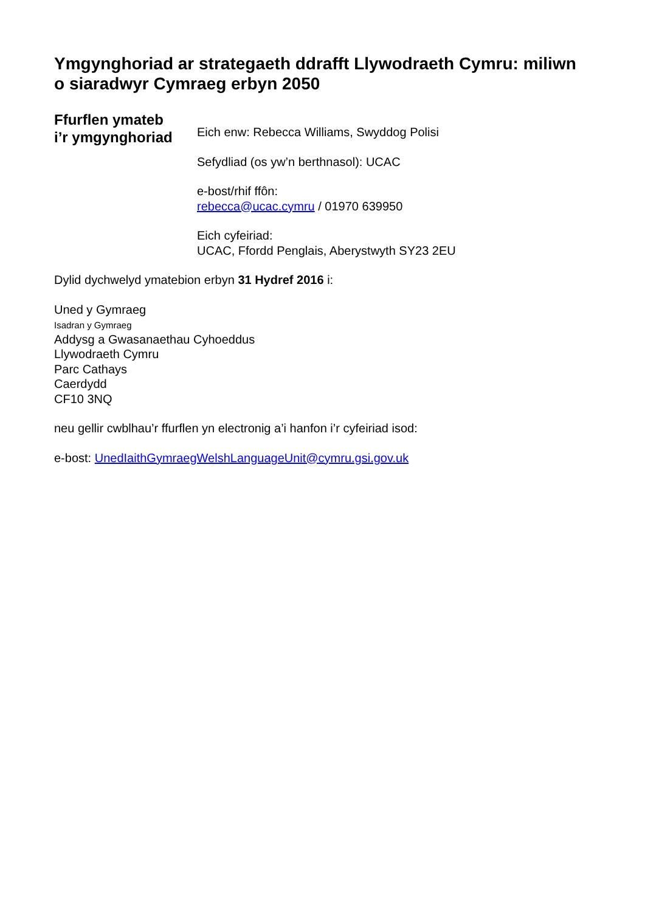Ymgynghoriad ar strategaeth ddrafft Llywodraeth Cymru: miliwn o siaradwyr Cymraeg erbyn 2050
Ffurflen ymateb
i’r ymgynghoriad
Eich enw: Rebecca Williams, Swyddog Polisi
Sefydliad (os yw’n berthnasol): UCAC
e-bost/rhif ffôn:
rebecca@ucac.cymru / 01970 639950
Eich cyfeiriad:
UCAC, Ffordd Penglais, Aberystwyth SY23 2EU
Dylid dychwelyd ymatebion erbyn 31 Hydref 2016 i:
Uned y Gymraeg
Isadran y Gymraeg
Addysg a Gwasanaethau Cyhoeddus
Llywodraeth Cymru
Parc Cathays
Caerdydd
CF10 3NQ
neu gellir cwblhau’r ffurflen yn electronig a’i hanfon i’r cyfeiriad isod:
e-bost: UnedIaithGymraegWelshLanguageUnit@cymru.gsi.gov.uk